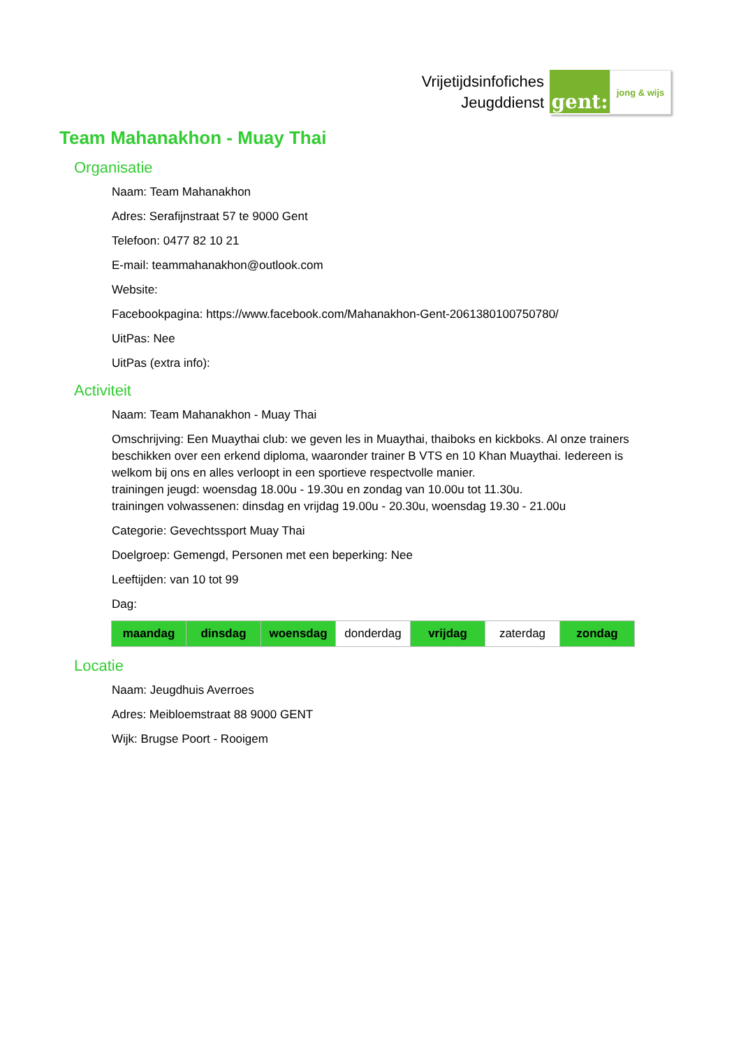Vrijetijdsinfofiches
Jeugddienst
gent:
jong & wijs
Team Mahanakhon - Muay Thai
Organisatie
Naam: Team Mahanakhon
Adres: Serafijnstraat 57 te 9000 Gent
Telefoon: 0477 82 10 21
E-mail: teammahanakhon@outlook.com
Website:
Facebookpagina: https://www.facebook.com/Mahanakhon-Gent-2061380100750780/
UitPas: Nee
UitPas (extra info):
Activiteit
Naam: Team Mahanakhon - Muay Thai
Omschrijving: Een Muaythai club: we geven les in Muaythai, thaiboks en kickboks. Al onze trainers beschikken over een erkend diploma, waaronder trainer B VTS en 10 Khan Muaythai. Iedereen is welkom bij ons en alles verloopt in een sportieve respectvolle manier.
trainingen jeugd: woensdag 18.00u - 19.30u en zondag van 10.00u tot 11.30u.
trainingen volwassenen: dinsdag en vrijdag 19.00u - 20.30u, woensdag 19.30 - 21.00u
Categorie: Gevechtssport Muay Thai
Doelgroep: Gemengd, Personen met een beperking: Nee
Leeftijden: van 10 tot 99
Dag:
| maandag | dinsdag | woensdag | donderdag | vrijdag | zaterdag | zondag |
Locatie
Naam: Jeugdhuis Averroes
Adres: Meibloemstraat 88 9000 GENT
Wijk: Brugse Poort - Rooigem